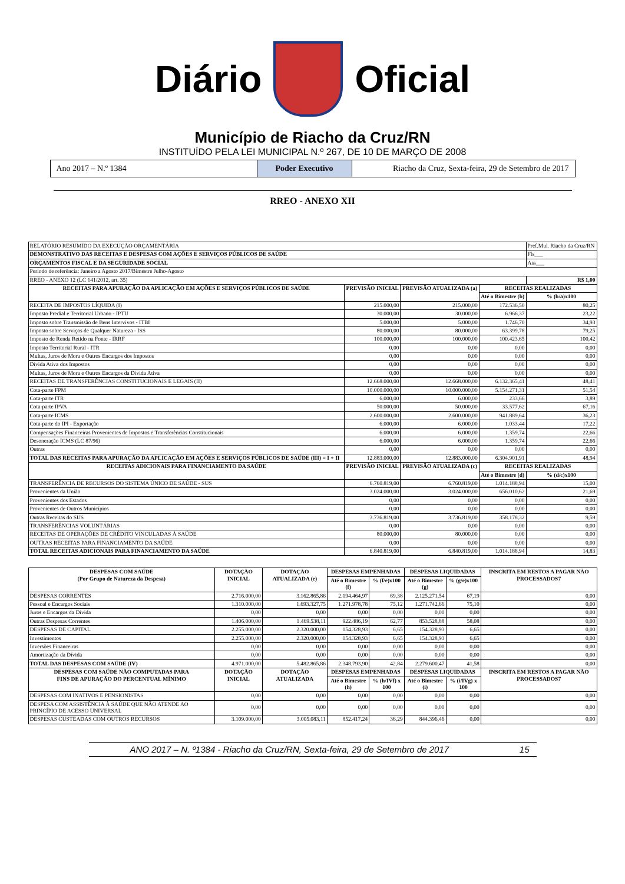Diário Oficial
Município de Riacho da Cruz/RN
INSTITUÍDO PELA LEI MUNICIPAL N.º 267, DE 10 DE MARÇO DE 2008
Ano 2017 – N.º 1384 Poder Executivo Riacho da Cruz, Sexta-feira, 29 de Setembro de 2017
RREO - ANEXO XII
| RELATÓRIO RESUMIDO DA EXECUÇÃO ORÇAMENTÁRIA | | | | Pref.Mul. Riacho da Cruz/RN |
| DEMONSTRATIVO DAS RECEITAS E DESPESAS COM AÇÕES E SERVIÇOS PÚBLICOS DE SAÚDE | | | | Fls___ |
| ORÇAMENTOS FISCAL E DA SEGURIDADE SOCIAL | | | | Ass___ |
| Período de referência: Janeiro a Agosto 2017/Bimestre Julho-Agosto | | | | |
| RREO - ANEXO 12 (LC 141/2012, art. 35) | | | | R$ 1,00 |
| RECEITAS PARA APURAÇÃO DA APLICAÇÃO EM AÇÕES E SERVIÇOS PÚBLICOS DE SAÚDE | PREVISÃO INICIAL | PREVISÃO ATUALIZADA (a) | RECEITAS REALIZADAS | |
| | | | Até o Bimestre (b) | % (b/a)x100 |
| RECEITA DE IMPOSTOS LÍQUIDA (I) | 215.000,00 | 215.000,00 | 172.536,50 | 80,25 |
| Imposto Predial e Territorial Urbano - IPTU | 30.000,00 | 30.000,00 | 6.966,37 | 23,22 |
| Imposto sobre Transmissão de Bens Intervivos - ITBI | 5.000,00 | 5.000,00 | 1.746,70 | 34,93 |
| Imposto sobre Serviços de Qualquer Natureza - ISS | 80.000,00 | 80.000,00 | 63.399,78 | 79,25 |
| Imposto de Renda Retido na Fonte - IRRF | 100.000,00 | 100.000,00 | 100.423,65 | 100,42 |
| Imposto Territorial Rural - ITR | 0,00 | 0,00 | 0,00 | 0,00 |
| Multas, Juros de Mora e Outros Encargos dos Impostos | 0,00 | 0,00 | 0,00 | 0,00 |
| Dívida Ativa dos Impostos | 0,00 | 0,00 | 0,00 | 0,00 |
| Multas, Juros de Mora e Outros Encargos da Dívida Ativa | 0,00 | 0,00 | 0,00 | 0,00 |
| RECEITAS DE TRANSFERÊNCIAS CONSTITUCIONAIS E LEGAIS (II) | 12.668.000,00 | 12.668.000,00 | 6.132.365,41 | 48,41 |
| Cota-parte FPM | 10.000.000,00 | 10.000.000,00 | 5.154.271,31 | 51,54 |
| Cota-parte ITR | 6.000,00 | 6.000,00 | 233,66 | 3,89 |
| Cota-parte IPVA | 50.000,00 | 50.000,00 | 33.577,62 | 67,16 |
| Cota-parte ICMS | 2.600.000,00 | 2.600.000,00 | 941.889,64 | 36,23 |
| Cota-parte do IPI - Exportação | 6.000,00 | 6.000,00 | 1.033,44 | 17,22 |
| Compensações Financeiras Provenientes de Impostos e Transferências Constitucionais | 6.000,00 | 6.000,00 | 1.359,74 | 22,66 |
| Desoneração ICMS (LC 87/96) | 6.000,00 | 6.000,00 | 1.359,74 | 22,66 |
| Outras | 0,00 | 0,00 | 0,00 | 0,00 |
| TOTAL DAS RECEITAS PARA APURAÇÃO DA APLICAÇÃO EM AÇÕES E SERVIÇOS PÚBLICOS DE SAÚDE (III) = I + II | 12.883.000,00 | 12.883.000,00 | 6.304.901,91 | 48,94 |
| RECEITAS ADICIONAIS PARA FINANCIAMENTO DA SAÚDE | PREVISÃO INICIAL | PREVISÃO ATUALIZADA (c) | RECEITAS REALIZADAS | |
| | | | Até o Bimestre (d) | % (d/c)x100 |
| TRANSFERÊNCIA DE RECURSOS DO SISTEMA ÚNICO DE SAÚDE - SUS | 6.760.819,00 | 6.760.819,00 | 1.014.188,94 | 15,00 |
| Provenientes da União | 3.024.000,00 | 3.024.000,00 | 656.010,62 | 21,69 |
| Provenientes dos Estados | 0,00 | 0,00 | 0,00 | 0,00 |
| Provenientes de Outros Municípios | 0,00 | 0,00 | 0,00 | 0,00 |
| Outras Receitas do SUS | 3.736.819,00 | 3.736.819,00 | 358.178,32 | 9,59 |
| TRANSFERÊNCIAS VOLUNTÁRIAS | 0,00 | 0,00 | 0,00 | 0,00 |
| RECEITAS DE OPERAÇÕES DE CRÉDITO VINCULADAS À SAÚDE | 80.000,00 | 80.000,00 | 0,00 | 0,00 |
| OUTRAS RECEITAS PARA FINANCIAMENTO DA SAÚDE | 0,00 | 0,00 | 0,00 | 0,00 |
| TOTAL RECEITAS ADICIONAIS PARA FINANCIAMENTO DA SAÚDE | 6.840.819,00 | 6.840.819,00 | 1.014.188,94 | 14,83 |
| DESPESAS COM SAÚDE (Por Grupo de Natureza da Despesa) | DOTAÇÃO INICIAL | DOTAÇÃO ATUALIZADA (e) | DESPESAS EMPENHADAS | | DESPESAS LIQUIDADAS | | INSCRITA EM RESTOS A PAGAR NÃO PROCESSADOS7 |
| --- | --- | --- | --- | --- | --- | --- | --- |
| | | | Até o Bimestre (f) | % (f/e)x100 | Até o Bimestre (g) | % (g/e)x100 | |
| DESPESAS CORRENTES | 2.716.000,00 | 3.162.865,86 | 2.194.464,97 | 69,38 | 2.125.271,54 | 67,19 | 0,00 |
| Pessoal e Encargos Sociais | 1.310.000,00 | 1.693.327,75 | 1.271.978,78 | 75,12 | 1.271.742,66 | 75,10 | 0,00 |
| Juros e Encargos da Dívida | 0,00 | 0,00 | 0,00 | 0,00 | 0,00 | 0,00 | 0,00 |
| Outras Despesas Correntes | 1.406.000,00 | 1.469.538,11 | 922.486,19 | 62,77 | 853.528,88 | 58,08 | 0,00 |
| DESPESAS DE CAPITAL | 2.255.000,00 | 2.320.000,00 | 154.328,93 | 6,65 | 154.328,93 | 6,65 | 0,00 |
| Investimentos | 2.255.000,00 | 2.320.000,00 | 154.328,93 | 6,65 | 154.328,93 | 6,65 | 0,00 |
| Inversões Financeiras | 0,00 | 0,00 | 0,00 | 0,00 | 0,00 | 0,00 | 0,00 |
| Amortização da Dívida | 0,00 | 0,00 | 0,00 | 0,00 | 0,00 | 0,00 | 0,00 |
| TOTAL DAS DESPESAS COM SAÚDE (IV) | 4.971.000,00 | 5.482.865,86 | 2.348.793,90 | 42,84 | 2.279.600,47 | 41,58 | 0,00 |
| DESPESAS COM SAÚDE NÃO COMPUTADAS PARA FINS DE APURAÇÃO DO PERCENTUAL MÍNIMO | DOTAÇÃO INICIAL | DOTAÇÃO ATUALIZADA | DESPESAS EMPENHADAS | | DESPESAS LIQUIDADAS | | INSCRITA EM RESTOS A PAGAR NÃO PROCESSADOS7 |
| | | | Até o Bimestre (h) | % (h/IVf) x 100 | Até o Bimestre (i) | % (i/IVg) x 100 | |
| DESPESAS COM INATIVOS E PENSIONISTAS | 0,00 | 0,00 | 0,00 | 0,00 | 0,00 | 0,00 | 0,00 |
| DESPESA COM ASSISTÊNCIA À SAÚDE QUE NÃO ATENDE AO PRINCÍPIO DE ACESSO UNIVERSAL | 0,00 | 0,00 | 0,00 | 0,00 | 0,00 | 0,00 | 0,00 |
| DESPESAS CUSTEADAS COM OUTROS RECURSOS | 3.109.000,00 | 3.005.083,11 | 852.417,24 | 36,29 | 844.396,46 | 0,00 | 0,00 |
ANO 2017 – N. º1384 - Riacho da Cruz/RN, Sexta-feira, 29 de Setembro de 2017 15